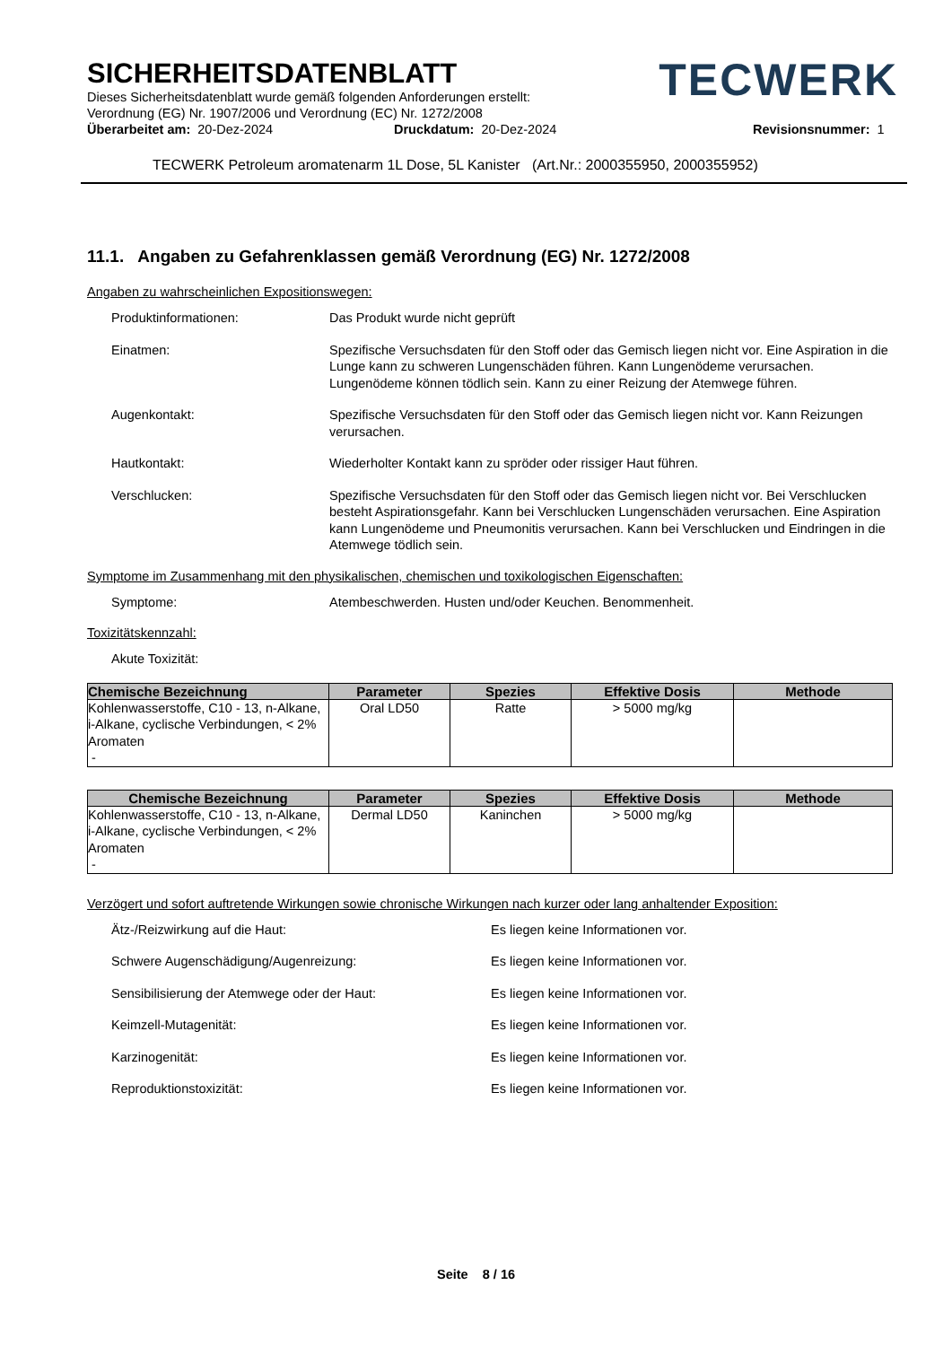SICHERHEITSDATENBLATT
Dieses Sicherheitsdatenblatt wurde gemäß folgenden Anforderungen erstellt:
Verordnung (EG) Nr. 1907/2006 und Verordnung (EC) Nr. 1272/2008
Überarbeitet am: 20-Dez-2024 Druckdatum: 20-Dez-2024 Revisionsnummer: 1
TECWERK
TECWERK Petroleum aromatenarm 1L Dose, 5L Kanister (Art.Nr.: 2000355950, 2000355952)
11.1. Angaben zu Gefahrenklassen gemäß Verordnung (EG) Nr. 1272/2008
Angaben zu wahrscheinlichen Expositionswegen:
Produktinformationen: Das Produkt wurde nicht geprüft
Einatmen: Spezifische Versuchsdaten für den Stoff oder das Gemisch liegen nicht vor. Eine Aspiration in die Lunge kann zu schweren Lungenschäden führen. Kann Lungenödeme verursachen. Lungenödeme können tödlich sein. Kann zu einer Reizung der Atemwege führen.
Augenkontakt: Spezifische Versuchsdaten für den Stoff oder das Gemisch liegen nicht vor. Kann Reizungen verursachen.
Hautkontakt: Wiederholter Kontakt kann zu spröder oder rissiger Haut führen.
Verschlucken: Spezifische Versuchsdaten für den Stoff oder das Gemisch liegen nicht vor. Bei Verschlucken besteht Aspirationsgefahr. Kann bei Verschlucken Lungenschäden verursachen. Eine Aspiration kann Lungenödeme und Pneumonitis verursachen. Kann bei Verschlucken und Eindringen in die Atemwege tödlich sein.
Symptome im Zusammenhang mit den physikalischen, chemischen und toxikologischen Eigenschaften:
Symptome: Atembeschwerden. Husten und/oder Keuchen. Benommenheit.
Toxizitätskennzahl:
Akute Toxizität:
| Chemische Bezeichnung | Parameter | Spezies | Effektive Dosis | Methode |
| --- | --- | --- | --- | --- |
| Kohlenwasserstoffe, C10 - 13, n-Alkane, i-Alkane, cyclische Verbindungen, < 2% Aromaten - | Oral LD50 | Ratte | > 5000 mg/kg | |
| Chemische Bezeichnung | Parameter | Spezies | Effektive Dosis | Methode |
| --- | --- | --- | --- | --- |
| Kohlenwasserstoffe, C10 - 13, n-Alkane, i-Alkane, cyclische Verbindungen, < 2% Aromaten - | Dermal LD50 | Kaninchen | > 5000 mg/kg | |
Verzögert und sofort auftretende Wirkungen sowie chronische Wirkungen nach kurzer oder lang anhaltender Exposition:
Ätz-/Reizwirkung auf die Haut: Es liegen keine Informationen vor.
Schwere Augenschädigung/Augenreizung: Es liegen keine Informationen vor.
Sensibilisierung der Atemwege oder der Haut: Es liegen keine Informationen vor.
Keimzell-Mutagenität: Es liegen keine Informationen vor.
Karzinogenität: Es liegen keine Informationen vor.
Reproduktionstoxizität: Es liegen keine Informationen vor.
Seite 8 / 16